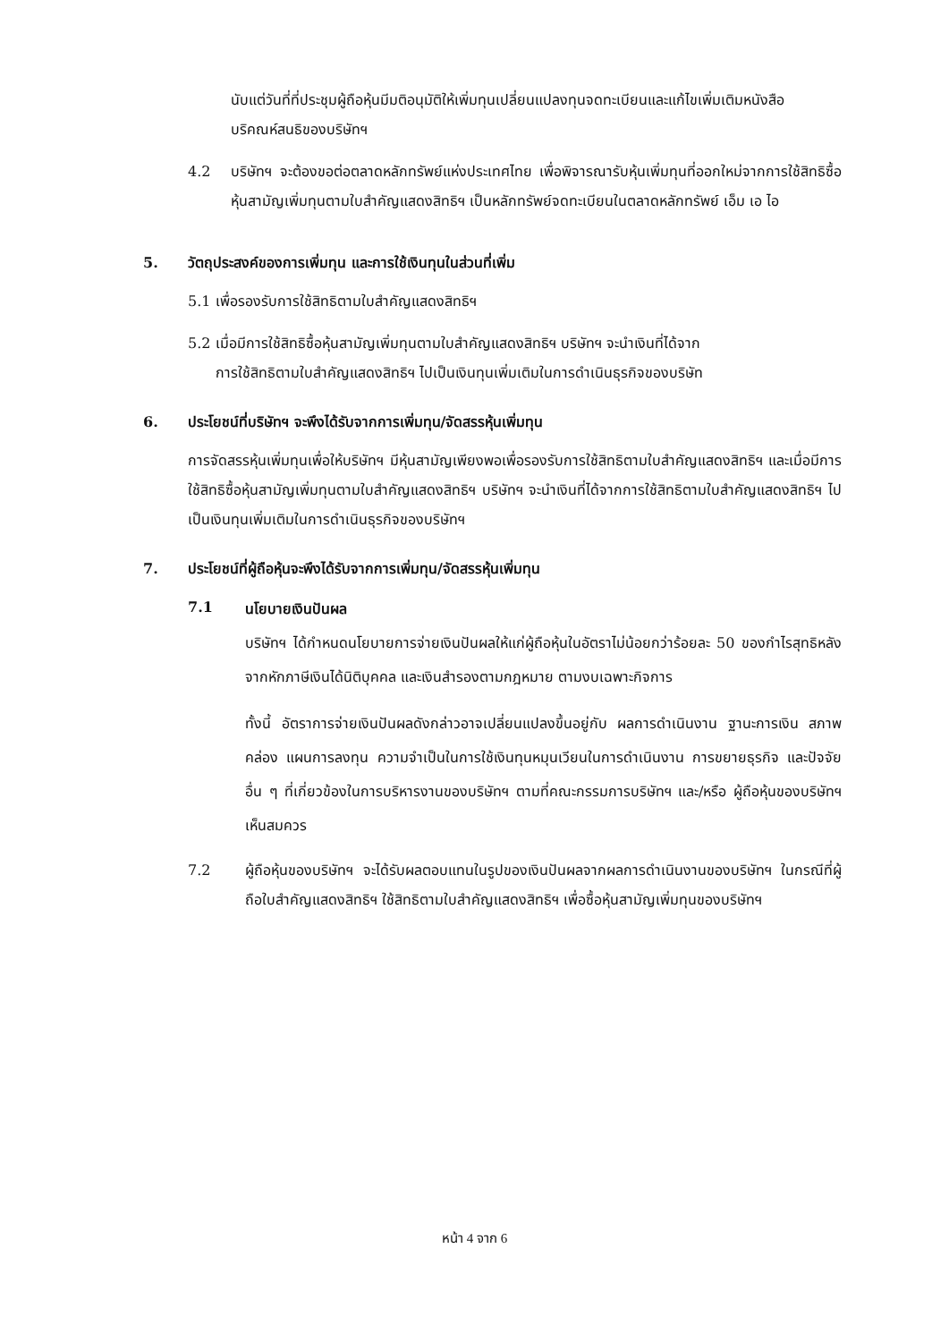นับแต่วันที่ที่ประชุมผู้ถือหุ้นมีมติอนุมัติให้เพิ่มทุนเปลี่ยนแปลงทุนจดทะเบียนและแก้ไขเพิ่มเติมหนังสือบริคณห์สนธิของบริษัทฯ
4.2 บริษัทฯ จะต้องขอต่อตลาดหลักทรัพย์แห่งประเทศไทย เพื่อพิจารณารับหุ้นเพิ่มทุนที่ออกใหม่จากการใช้สิทธิซื้อหุ้นสามัญเพิ่มทุนตามใบสำคัญแสดงสิทธิฯ เป็นหลักทรัพย์จดทะเบียนในตลาดหลักทรัพย์ เอ็ม เอ ไอ
5. วัตถุประสงค์ของการเพิ่มทุน และการใช้เงินทุนในส่วนที่เพิ่ม
5.1 เพื่อรองรับการใช้สิทธิตามใบสำคัญแสดงสิทธิฯ
5.2 เมื่อมีการใช้สิทธิซื้อหุ้นสามัญเพิ่มทุนตามใบสำคัญแสดงสิทธิฯ บริษัทฯ จะนำเงินที่ได้จาก
การใช้สิทธิตามใบสำคัญแสดงสิทธิฯ ไปเป็นเงินทุนเพิ่มเติมในการดำเนินธุรกิจของบริษัท
6. ประโยชน์ที่บริษัทฯ จะพึงได้รับจากการเพิ่มทุน/จัดสรรหุ้นเพิ่มทุน
การจัดสรรหุ้นเพิ่มทุนเพื่อให้บริษัทฯ มีหุ้นสามัญเพียงพอเพื่อรองรับการใช้สิทธิตามใบสำคัญแสดงสิทธิฯ และเมื่อมีการใช้สิทธิซื้อหุ้นสามัญเพิ่มทุนตามใบสำคัญแสดงสิทธิฯ บริษัทฯ จะนำเงินที่ได้จากการใช้สิทธิตามใบสำคัญแสดงสิทธิฯ ไปเป็นเงินทุนเพิ่มเติมในการดำเนินธุรกิจของบริษัทฯ
7. ประโยชน์ที่ผู้ถือหุ้นจะพึงได้รับจากการเพิ่มทุน/จัดสรรหุ้นเพิ่มทุน
7.1
นโยบายเงินปันผล
บริษัทฯ ได้กำหนดนโยบายการจ่ายเงินปันผลให้แก่ผู้ถือหุ้นในอัตราไม่น้อยกว่าร้อยละ 50 ของกำไรสุทธิหลังจากหักภาษีเงินได้นิติบุคคล และเงินสำรองตามกฎหมาย ตามงบเฉพาะกิจการ
ทั้งนี้ อัตราการจ่ายเงินปันผลดังกล่าวอาจเปลี่ยนแปลงขึ้นอยู่กับ ผลการดำเนินงาน ฐานะการเงิน สภาพคล่อง แผนการลงทุน ความจำเป็นในการใช้เงินทุนหมุนเวียนในการดำเนินงาน การขยายธุรกิจ และปัจจัยอื่น ๆ ที่เกี่ยวข้องในการบริหารงานของบริษัทฯ ตามที่คณะกรรมการบริษัทฯ และ/หรือ ผู้ถือหุ้นของบริษัทฯ เห็นสมควร
7.2 ผู้ถือหุ้นของบริษัทฯ จะได้รับผลตอบแทนในรูปของเงินปันผลจากผลการดำเนินงานของบริษัทฯ ในกรณีที่ผู้ถือใบสำคัญแสดงสิทธิฯ ใช้สิทธิตามใบสำคัญแสดงสิทธิฯ เพื่อซื้อหุ้นสามัญเพิ่มทุนของบริษัทฯ
หน้า 4 จาก 6